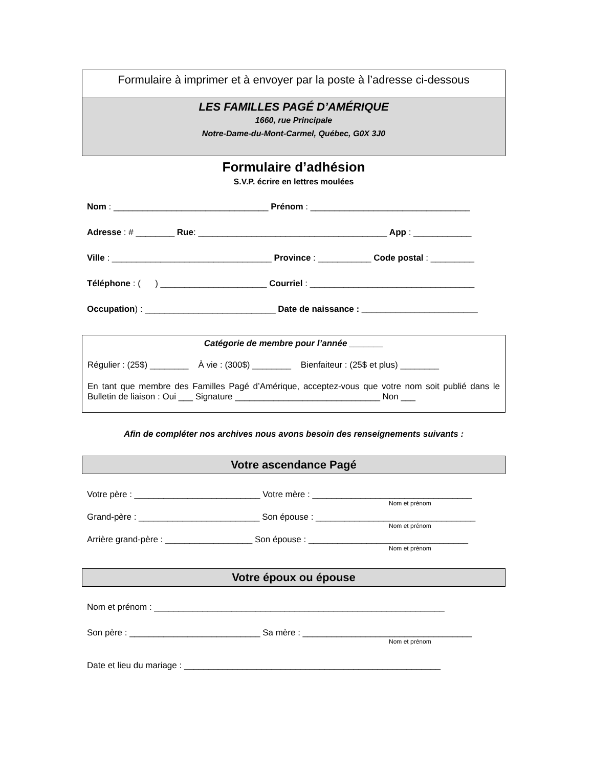Formulaire à imprimer et à envoyer par la poste à l’adresse ci-dessous
LES FAMILLES PAGÉ D’AMÉRIQUE
1660, rue Principale
Notre-Dame-du-Mont-Carmel, Québec, G0X 3J0
Formulaire d’adhésion
S.V.P. écrire en lettres moulées
Nom : ________________________________ Prénom : _________________________________
Adresse : # ________ Rue: _______________________________________ App : ____________
Ville : _________________________________ Province : ___________ Code postal : _________
Téléphone : ( ) ______________________ Courriel : __________________________________
Occupation) : ___________________________ Date de naissance : ________________________
Catégorie de membre pour l’année _______
Régulier : (25$) ________ À vie : (300$) ________ Bienfaiteur : (25$ et plus) ________
En tant que membre des Familles Pagé d’Amérique, acceptez-vous que votre nom soit publié dans le Bulletin de liaison : Oui ___ Signature ______________________________ Non ___
Afin de compléter nos archives nous avons besoin des renseignements suivants :
Votre ascendance Pagé
Votre père : __________________________ Votre mère : _________________________________
Nom et prénom
Grand-père : _________________________ Son épouse : _________________________________
Nom et prénom
Arrière grand-père : __________________ Son épouse : _________________________________
Nom et prénom
Votre époux ou épouse
Nom et prénom : ____________________________________________________________
Son père : ___________________________ Sa mère : ___________________________________
Nom et prénom
Date et lieu du mariage : _____________________________________________________